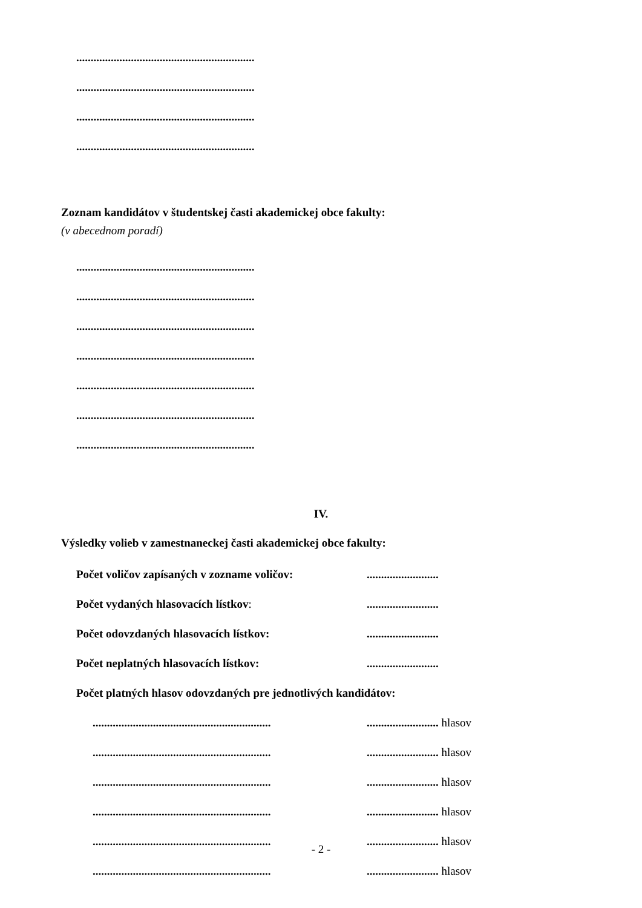..............................................................
..............................................................
..............................................................
..............................................................
Zoznam kandidátov v študentskej časti akademickej obce fakulty:
(v abecednom poradí)
..............................................................
..............................................................
..............................................................
..............................................................
..............................................................
..............................................................
..............................................................
IV.
Výsledky volieb v zamestnaneckej časti akademickej obce fakulty:
Počet voličov zapísaných v zozname voličov:.........................
Počet vydaných hlasovacích lístkov:.........................
Počet odovzdaných hlasovacích lístkov:.........................
Počet neplatných hlasovacích lístkov:.........................
Počet platných hlasov odovzdaných pre jednotlivých kandidátov:
....................................................................................... hlasov
....................................................................................... hlasov
....................................................................................... hlasov
....................................................................................... hlasov
....................................................................................... hlasov
....................................................................................... hlasov
- 2 -